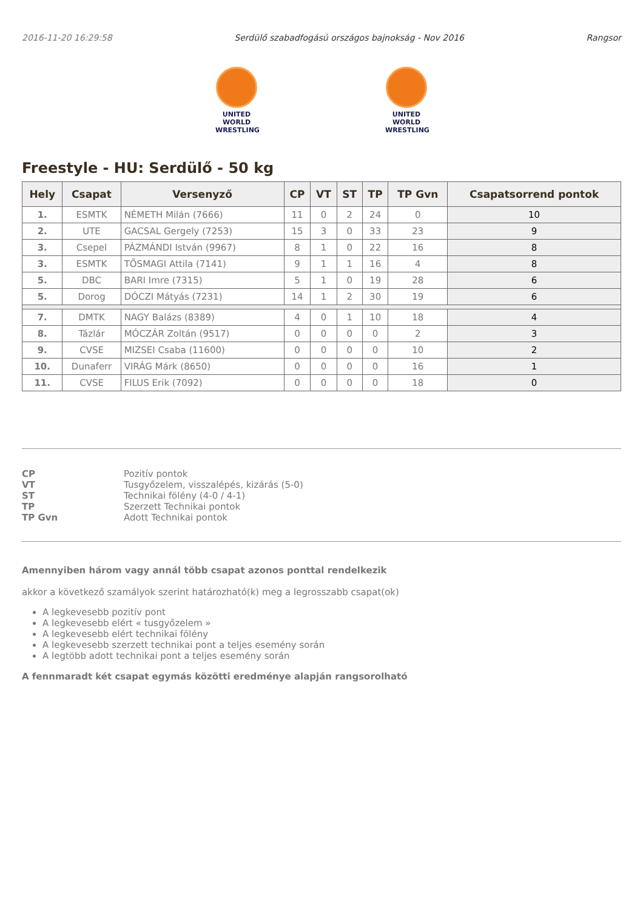2016-11-20 16:29:58 Serdülő szabadfogású országos bajnokság - Nov 2016 Rangsor
UNITED WORLD
WRESTLING
UNITED WORLD
WRESTLING
Freestyle - HU: Serdülő - 50 kg
| Hely | Csapat | Versenyző | CP | VT | ST | TP | TP Gvn | Csapatsorrend pontok |
| --- | --- | --- | --- | --- | --- | --- | --- | --- |
| 1. | ESMTK | NÉMETH Milán (7666) | 11 | 0 | 2 | 24 | 0 | 10 |
| 2. | UTE | GACSAL Gergely (7253) | 15 | 3 | 0 | 33 | 23 | 9 |
| 3. | Csepel | PÁZMÁNDI István (9967) | 8 | 1 | 0 | 22 | 16 | 8 |
| 3. | ESMTK | TŐSMAGI Attila (7141) | 9 | 1 | 1 | 16 | 4 | 8 |
| 5. | DBC | BARI Imre (7315) | 5 | 1 | 0 | 19 | 28 | 6 |
| 5. | Dorog | DÓCZI Mátyás (7231) | 14 | 1 | 2 | 30 | 19 | 6 |
| 7. | DMTK | NAGY Balázs (8389) | 4 | 0 | 1 | 10 | 18 | 4 |
| 8. | Tázlár | MÓCZÁR Zoltán (9517) | 0 | 0 | 0 | 0 | 2 | 3 |
| 9. | CVSE | MIZSEI Csaba (11600) | 0 | 0 | 0 | 0 | 10 | 2 |
| 10. | Dunaferr | VIRÁG Márk (8650) | 0 | 0 | 0 | 0 | 16 | 1 |
| 11. | CVSE | FILUS Erik (7092) | 0 | 0 | 0 | 0 | 18 | 0 |
CP Pozitív pontok VT Tusgyőzelem, visszalépés, kizárás (5-0) ST Technikai fölény (4-0 / 4-1) TP Szerzett Technikai pontok TP Gvn Adott Technikai pontok
Amennyiben három vagy annál több csapat azonos ponttal rendelkezik
akkor a következő szamályok szerint határozható(k) meg a legrosszabb csapat(ok)
A legkevesebb pozitív pont
A legkevesebb elért « tusgyőzelem »
A legkevesebb elért technikai fölény
A legkevesebb szerzett technikai pont a teljes esemény során
A legtöbb adott technikai pont a teljes esemény során
A fennmaradt két csapat egymás közötti eredménye alapján rangsorolható